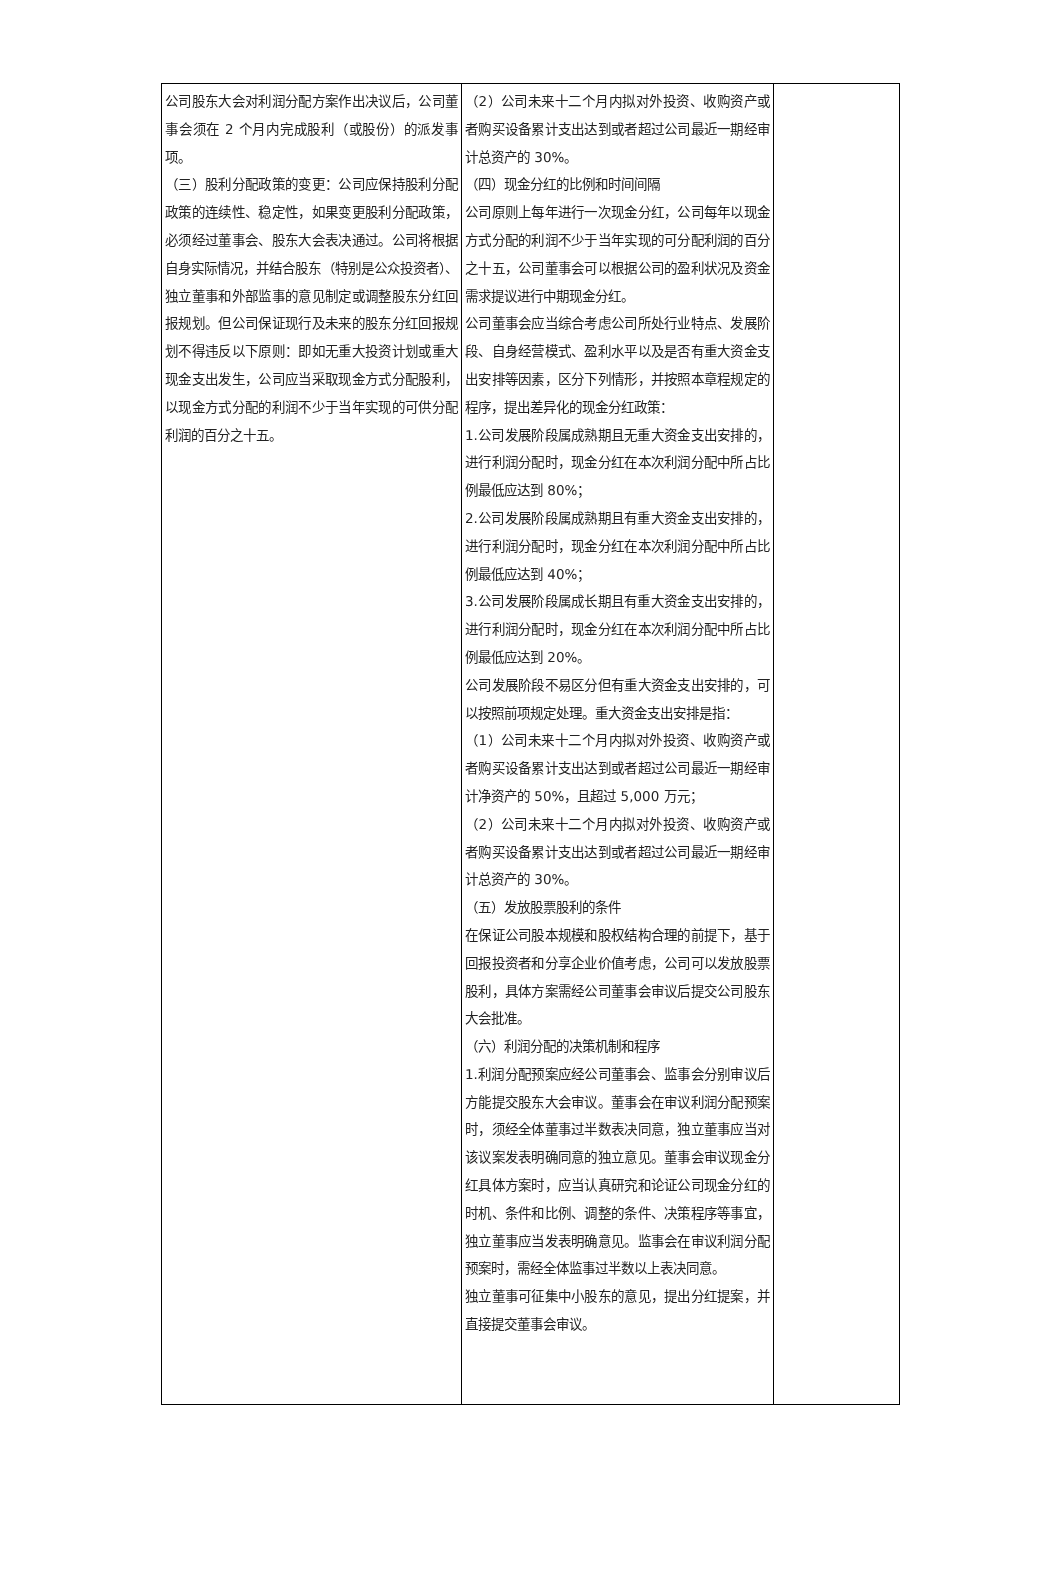| 公司股东大会对利润分配方案作出决议后，公司董事会须在 2 个月内完成股利（或股份）的派发事项。 （三）股利分配政策的变更：公司应保持股利分配政策的连续性、稳定性，如果变更股利分配政策，必须经过董事会、股东大会表决通过。公司将根据自身实际情况，并结合股东（特别是公众投资者）、独立董事和外部监事的意见制定或调整股东分红回报规划。但公司保证现行及未来的股东分红回报规划不得违反以下原则：即如无重大投资计划或重大现金支出发生，公司应当采取现金方式分配股利，以现金方式分配的利润不少于当年实现的可供分配利润的百分之十五。 | （2）公司未来十二个月内拟对外投资、收购资产或者购买设备累计支出达到或者超过公司最近一期经审计总资产的 30%。 （四）现金分红的比例和时间间隔 公司原则上每年进行一次现金分红，公司每年以现金方式分配的利润不少于当年实现的可分配利润的百分之十五，公司董事会可以根据公司的盈利状况及资金需求提议进行中期现金分红。 公司董事会应当综合考虑公司所处行业特点、发展阶段、自身经营模式、盈利水平以及是否有重大资金支出安排等因素，区分下列情形，并按照本章程规定的程序，提出差异化的现金分红政策： 1.公司发展阶段属成熟期且无重大资金支出安排的，进行利润分配时，现金分红在本次利润分配中所占比例最低应达到 80%； 2.公司发展阶段属成熟期且有重大资金支出安排的，进行利润分配时，现金分红在本次利润分配中所占比例最低应达到 40%； 3.公司发展阶段属成长期且有重大资金支出安排的，进行利润分配时，现金分红在本次利润分配中所占比例最低应达到 20%。 公司发展阶段不易区分但有重大资金支出安排的，可以按照前项规定处理。重大资金支出安排是指： （1）公司未来十二个月内拟对外投资、收购资产或者购买设备累计支出达到或者超过公司最近一期经审计净资产的 50%，且超过 5,000 万元； （2）公司未来十二个月内拟对外投资、收购资产或者购买设备累计支出达到或者超过公司最近一期经审计总资产的 30%。 （五）发放股票股利的条件 在保证公司股本规模和股权结构合理的前提下，基于回报投资者和分享企业价值考虑，公司可以发放股票股利，具体方案需经公司董事会审议后提交公司股东大会批准。 （六）利润分配的决策机制和程序 1.利润分配预案应经公司董事会、监事会分别审议后方能提交股东大会审议。董事会在审议利润分配预案时，须经全体董事过半数表决同意，独立董事应当对该议案发表明确同意的独立意见。董事会审议现金分红具体方案时，应当认真研究和论证公司现金分红的时机、条件和比例、调整的条件、决策程序等事宜，独立董事应当发表明确意见。监事会在审议利润分配预案时，需经全体监事过半数以上表决同意。 独立董事可征集中小股东的意见，提出分红提案，并直接提交董事会审议。 | |